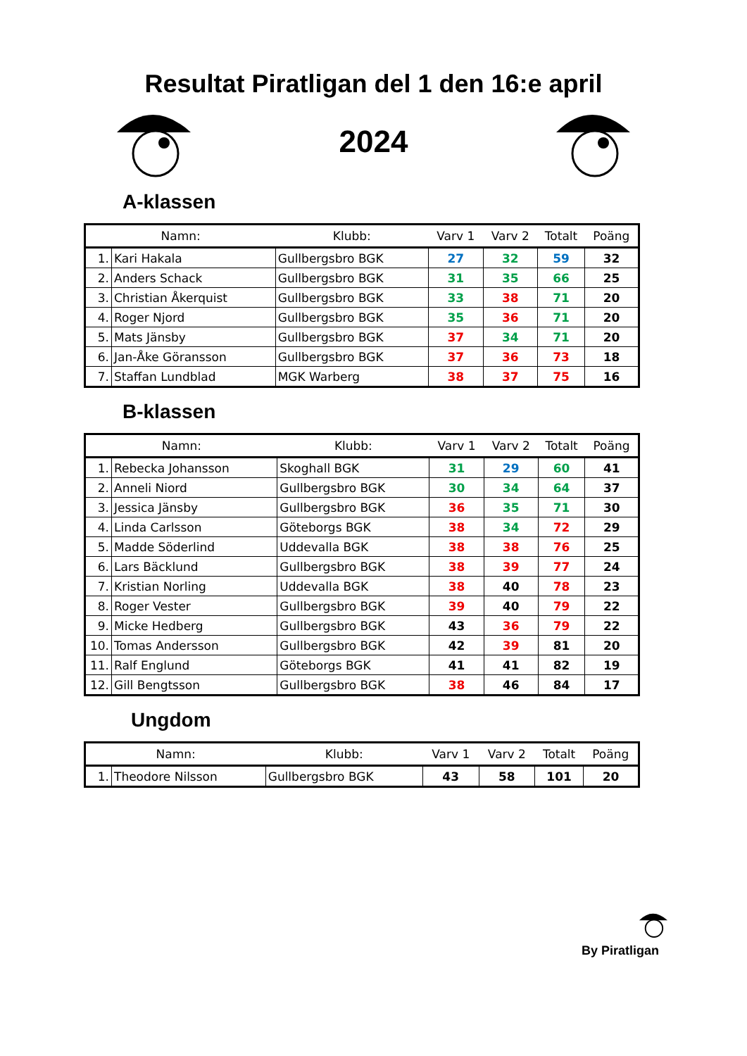Resultat Piratligan del 1 den 16:e april
2024
A-klassen
| Namn: | | Klubb: | Varv 1 | Varv 2 | Totalt | Poäng |
| --- | --- | --- | --- | --- | --- | --- |
| 1. | Kari Hakala | Gullbergsbro BGK | 27 | 32 | 59 | 32 |
| 2. | Anders Schack | Gullbergsbro BGK | 31 | 35 | 66 | 25 |
| 3. | Christian Åkerquist | Gullbergsbro BGK | 33 | 38 | 71 | 20 |
| 4. | Roger Njord | Gullbergsbro BGK | 35 | 36 | 71 | 20 |
| 5. | Mats Jänsby | Gullbergsbro BGK | 37 | 34 | 71 | 20 |
| 6. | Jan-Åke Göransson | Gullbergsbro BGK | 37 | 36 | 73 | 18 |
| 7. | Staffan Lundblad | MGK Warberg | 38 | 37 | 75 | 16 |
B-klassen
| Namn: | | Klubb: | Varv 1 | Varv 2 | Totalt | Poäng |
| --- | --- | --- | --- | --- | --- | --- |
| 1. | Rebecka Johansson | Skoghall BGK | 31 | 29 | 60 | 41 |
| 2. | Anneli Niord | Gullbergsbro BGK | 30 | 34 | 64 | 37 |
| 3. | Jessica Jänsby | Gullbergsbro BGK | 36 | 35 | 71 | 30 |
| 4. | Linda Carlsson | Göteborgs BGK | 38 | 34 | 72 | 29 |
| 5. | Madde Söderlind | Uddevalla BGK | 38 | 38 | 76 | 25 |
| 6. | Lars Bäcklund | Gullbergsbro BGK | 38 | 39 | 77 | 24 |
| 7. | Kristian Norling | Uddevalla BGK | 38 | 40 | 78 | 23 |
| 8. | Roger Vester | Gullbergsbro BGK | 39 | 40 | 79 | 22 |
| 9. | Micke Hedberg | Gullbergsbro BGK | 43 | 36 | 79 | 22 |
| 10. | Tomas Andersson | Gullbergsbro BGK | 42 | 39 | 81 | 20 |
| 11. | Ralf Englund | Göteborgs BGK | 41 | 41 | 82 | 19 |
| 12. | Gill Bengtsson | Gullbergsbro BGK | 38 | 46 | 84 | 17 |
Ungdom
| Namn: | | Klubb: | Varv 1 | Varv 2 | Totalt | Poäng |
| --- | --- | --- | --- | --- | --- | --- |
| 1. | Theodore Nilsson | Gullbergsbro BGK | 43 | 58 | 101 | 20 |
By Piratligan